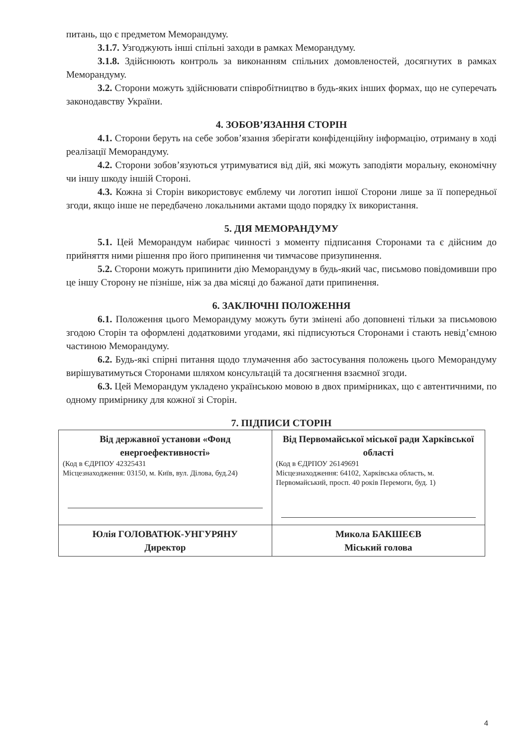питань, що є предметом Меморандуму.
3.1.7. Узгоджують інші спільні заходи в рамках Меморандуму.
3.1.8. Здійснюють контроль за виконанням спільних домовленостей, досягнутих в рамках Меморандуму.
3.2. Сторони можуть здійснювати співробітництво в будь-яких інших формах, що не суперечать законодавству України.
4. ЗОБОВ’ЯЗАННЯ СТОРІН
4.1. Сторони беруть на себе зобов’язання зберігати конфіденційну інформацію, отриману в ході реалізації Меморандуму.
4.2. Сторони зобов’язуються утримуватися від дій, які можуть заподіяти моральну, економічну чи іншу шкоду іншій Стороні.
4.3. Кожна зі Сторін використовує емблему чи логотип іншої Сторони лише за її попередньої згоди, якщо інше не передбачено локальними актами щодо порядку їх використання.
5. ДІЯ МЕМОРАНДУМУ
5.1. Цей Меморандум набирає чинності з моменту підписання Сторонами та є дійсним до прийняття ними рішення про його припинення чи тимчасове призупинення.
5.2. Сторони можуть припинити дію Меморандуму в будь-який час, письмово повідомивши про це іншу Сторону не пізніше, ніж за два місяці до бажаної дати припинення.
6. ЗАКЛЮЧНІ ПОЛОЖЕННЯ
6.1. Положення цього Меморандуму можуть бути змінені або доповнені тільки за письмовою згодою Сторін та оформлені додатковими угодами, які підписуються Сторонами і стають невід’ємною частиною Меморандуму.
6.2. Будь-які спірні питання щодо тлумачення або застосування положень цього Меморандуму вирішуватимуться Сторонами шляхом консультацій та досягнення взаємної згоди.
6.3. Цей Меморандум укладено українською мовою в двох примірниках, що є автентичними, по одному примірнику для кожної зі Сторін.
7. ПІДПИСИ СТОРІН
| Від державної установи «Фонд енергоефективності» (Код в ЄДРПОУ 42325431 Місцезнаходження: 03150, м. Київ, вул. Ділова, буд.24) | Від Первомайської міської ради Харківської області (Код в ЄДРПОУ 26149691 Місцезнаходження: 64102, Харківська область, м. Первомайський, просп. 40 років Перемоги, буд. 1) |
| Юлія ГОЛОВАТЮК-УНГУРЯНУ Директор | Микола БАКШЕЄВ Міський голова |
4